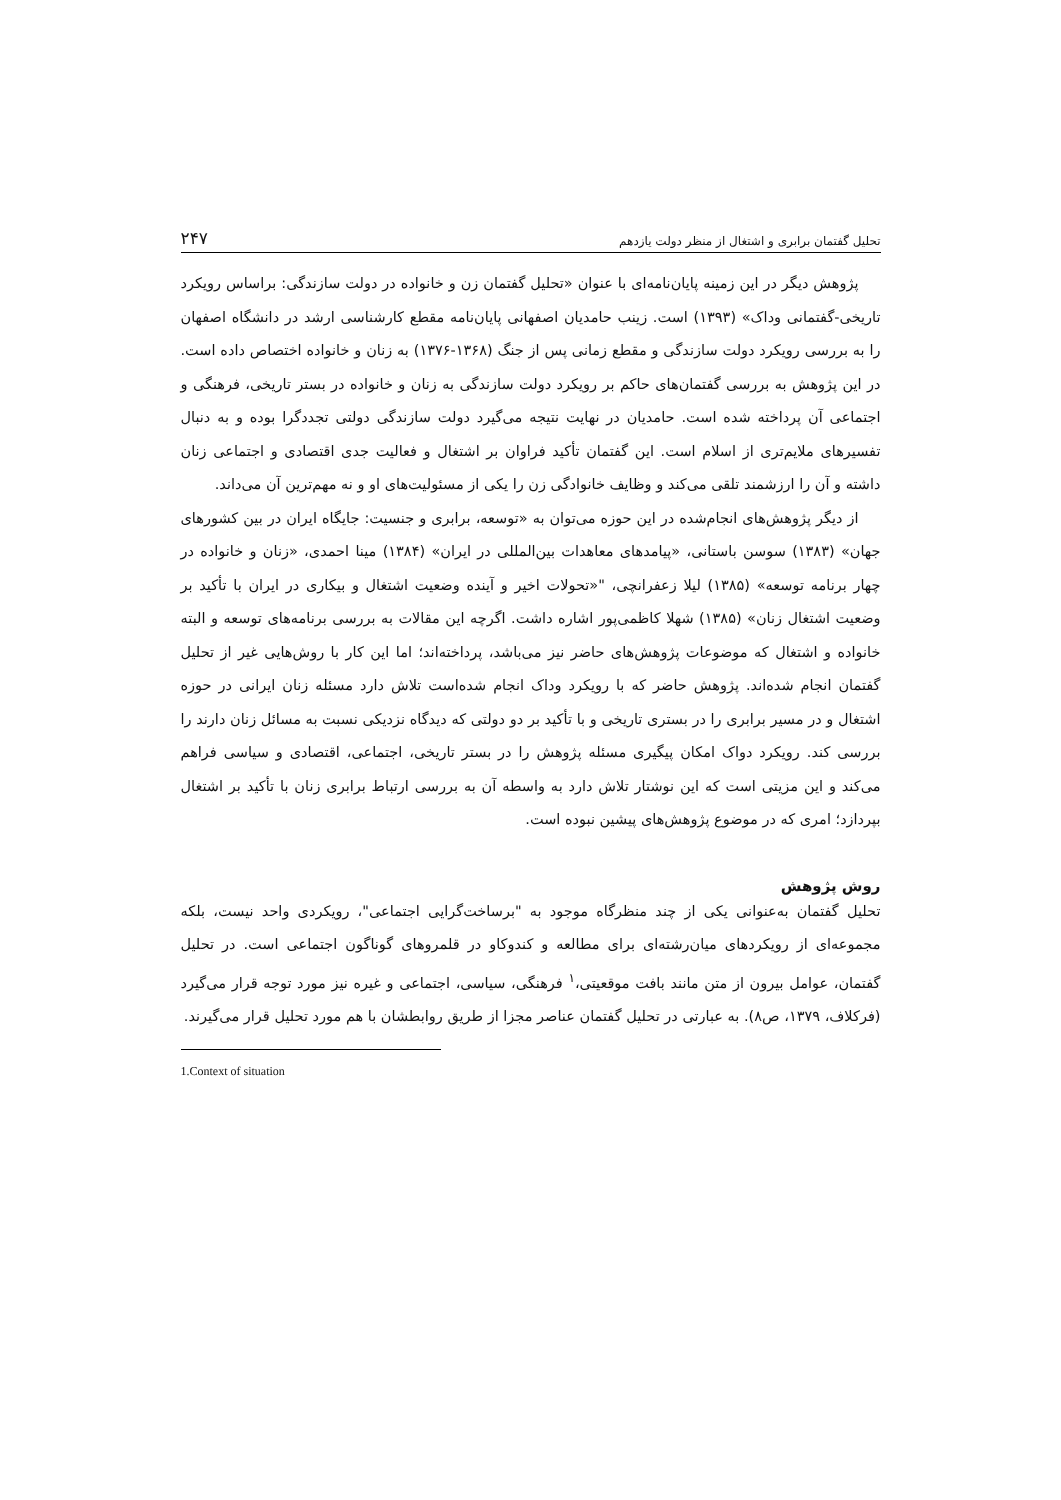تحلیل گفتمان برابری و اشتغال از منظر دولت یازدهم ۲۴۷
پژوهش دیگر در این زمینه پایان‌نامه‌ای با عنوان «تحلیل گفتمان زن و خانواده در دولت سازندگی: براساس رویکرد تاریخی-گفتمانی وداک» (۱۳۹۳) است. زینب حامدیان اصفهانی پایان‌نامه مقطع کارشناسی ارشد در دانشگاه اصفهان را به بررسی رویکرد دولت سازندگی و مقطع زمانی پس از جنگ (۱۳۶۸-۱۳۷۶) به زنان و خانواده اختصاص داده است. در این پژوهش به بررسی گفتمان‌های حاکم بر رویکرد دولت سازندگی به زنان و خانواده در بستر تاریخی، فرهنگی و اجتماعی آن پرداخته شده است. حامدیان در نهایت نتیجه می‌گیرد دولت سازندگی دولتی تجددگرا بوده و به دنبال تفسیرهای ملایم‌تری از اسلام است. این گفتمان تأکید فراوان بر اشتغال و فعالیت جدی اقتصادی و اجتماعی زنان داشته و آن را ارزشمند تلقی می‌کند و وظایف خانوادگی زن را یکی از مسئولیت‌های او و نه مهم‌ترین آن می‌داند.
از دیگر پژوهش‌های انجام‌شده در این حوزه می‌توان به «توسعه، برابری و جنسیت: جایگاه ایران در بین کشورهای جهان» (۱۳۸۳) سوسن باستانی، «پیامدهای معاهدات بین‌المللی در ایران» (۱۳۸۴) مینا احمدی، «زنان و خانواده در چهار برنامه توسعه» (۱۳۸۵) لیلا زعفرانچی، "«تحولات اخیر و آینده وضعیت اشتغال و بیکاری در ایران با تأکید بر وضعیت اشتغال زنان» (۱۳۸۵) شهلا کاظمی‌پور اشاره داشت. اگرچه این مقالات به بررسی برنامه‌های توسعه و البته خانواده و اشتغال که موضوعات پژوهش‌های حاضر نیز می‌باشد، پرداخته‌اند؛ اما این کار با روش‌هایی غیر از تحلیل گفتمان انجام شده‌اند. پژوهش حاضر که با رویکرد وداک انجام شده‌است تلاش دارد مسئله زنان ایرانی در حوزه اشتغال و در مسیر برابری را در بستری تاریخی و با تأکید بر دو دولتی که دیدگاه نزدیکی نسبت به مسائل زنان دارند را بررسی کند. رویکرد دواک امکان پیگیری مسئله پژوهش را در بستر تاریخی، اجتماعی، اقتصادی و سیاسی فراهم می‌کند و این مزیتی است که این نوشتار تلاش دارد به واسطه آن به بررسی ارتباط برابری زنان با تأکید بر اشتغال بپردازد؛ امری که در موضوع پژوهش‌های پیشین نبوده است.
روش پژوهش
تحلیل گفتمان به‌عنوانی یکی از چند منظرگاه موجود به "برساخت‌گرایی اجتماعی"، رویکردی واحد نیست، بلکه مجموعه‌ای از رویکردهای میان‌رشته‌ای برای مطالعه و کندوکاو در قلمروهای گوناگون اجتماعی است. در تحلیل گفتمان، عوامل بیرون از متن مانند بافت موقعیتی،<sup>۱</sup> فرهنگی، سیاسی، اجتماعی و غیره نیز مورد توجه قرار می‌گیرد (فرکلاف، ۱۳۷۹، ص۸). به عبارتی در تحلیل گفتمان عناصر مجزا از طریق روابطشان با هم مورد تحلیل قرار می‌گیرند.
1.Context of situation